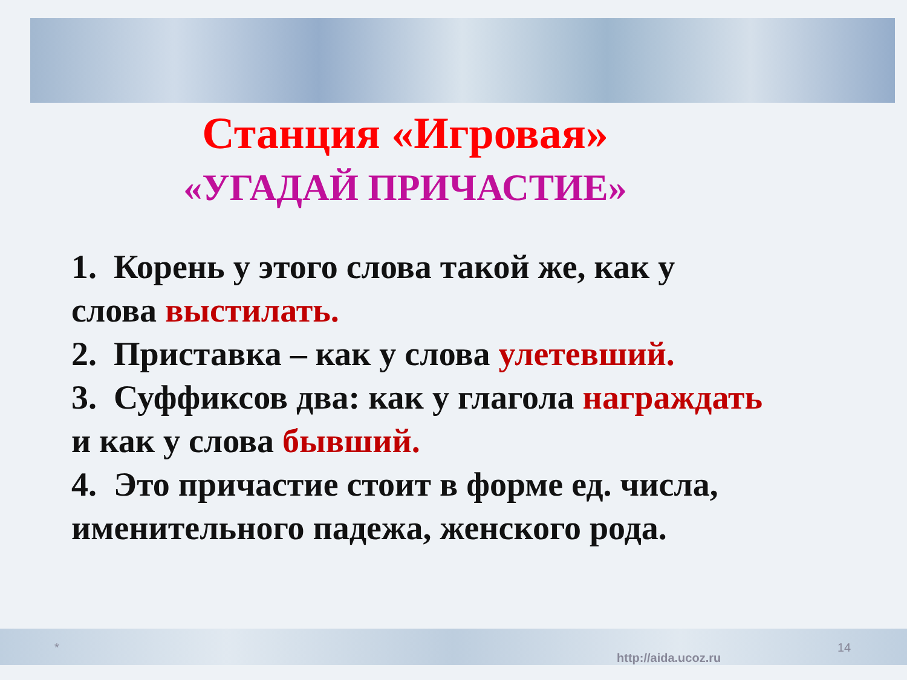Станция «Игровая»
«УГАДАЙ ПРИЧАСТИЕ»
1. Корень у этого слова такой же, как у слова выстилать.
2. Приставка – как у слова улетевший.
3. Суффиксов два: как у глагола награждать и как у слова бывший.
4. Это причастие стоит в форме ед. числа, именительного падежа, женского рода.
*
http://aida.ucoz.ru
14